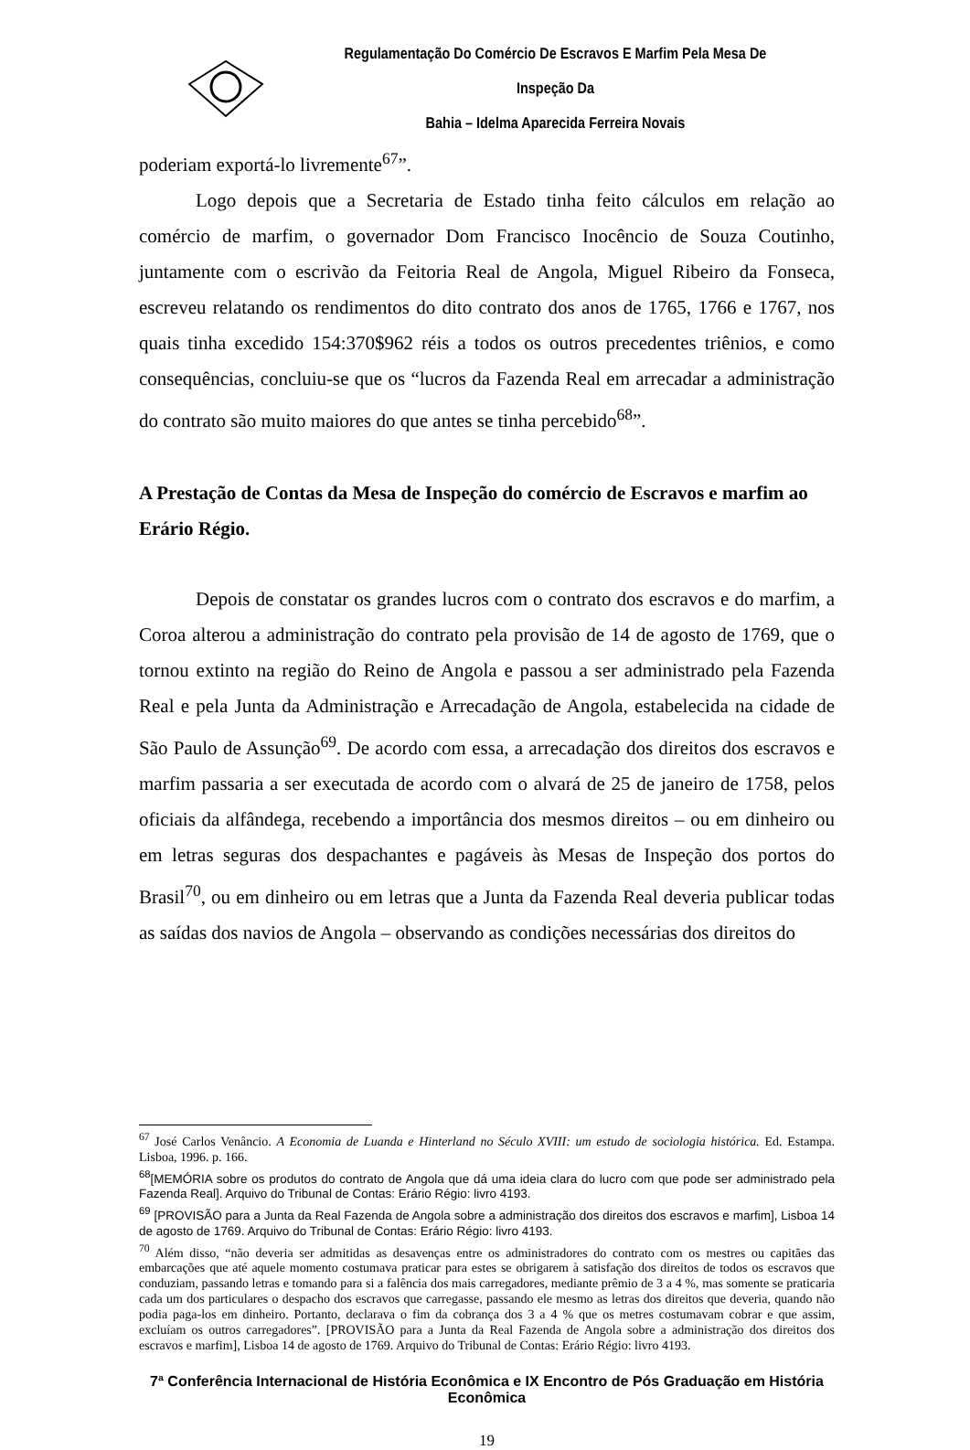Regulamentação Do Comércio De Escravos E Marfim Pela Mesa De Inspeção Da
Bahia – Idelma Aparecida Ferreira Novais
poderiam exportá-lo livremente<sup>67</sup>”.
Logo depois que a Secretaria de Estado tinha feito cálculos em relação ao comércio de marfim, o governador Dom Francisco Inocêncio de Souza Coutinho, juntamente com o escrivão da Feitoria Real de Angola, Miguel Ribeiro da Fonseca, escreveu relatando os rendimentos do dito contrato dos anos de 1765, 1766 e 1767, nos quais tinha excedido 154:370$962 réis a todos os outros precedentes triênios, e como consequências, concluiu-se que os “lucros da Fazenda Real em arrecadar a administração do contrato são muito maiores do que antes se tinha percebido<sup>68</sup>”.
A Prestação de Contas da Mesa de Inspeção do comércio de Escravos e marfim ao Erário Régio.
Depois de constatar os grandes lucros com o contrato dos escravos e do marfim, a Coroa alterou a administração do contrato pela provisão de 14 de agosto de 1769, que o tornou extinto na região do Reino de Angola e passou a ser administrado pela Fazenda Real e pela Junta da Administração e Arrecadação de Angola, estabelecida na cidade de São Paulo de Assunção<sup>69</sup>. De acordo com essa, a arrecadação dos direitos dos escravos e marfim passaria a ser executada de acordo com o alvará de 25 de janeiro de 1758, pelos oficiais da alfândega, recebendo a importância dos mesmos direitos – ou em dinheiro ou em letras seguras dos despachantes e pagáveis às Mesas de Inspeção dos portos do Brasil<sup>70</sup>, ou em dinheiro ou em letras que a Junta da Fazenda Real deveria publicar todas as saídas dos navios de Angola – observando as condições necessárias dos direitos do
<sup>67</sup> José Carlos Venâncio. A Economia de Luanda e Hinterland no Século XVIII: um estudo de sociologia histórica. Ed. Estampa. Lisboa, 1996. p. 166.
<sup>68</sup> [MEMÓRIA sobre os produtos do contrato de Angola que dá uma ideia clara do lucro com que pode ser administrado pela Fazenda Real]. Arquivo do Tribunal de Contas: Erário Régio: livro 4193.
<sup>69</sup> [PROVISÃO para a Junta da Real Fazenda de Angola sobre a administração dos direitos dos escravos e marfim], Lisboa 14 de agosto de 1769. Arquivo do Tribunal de Contas: Erário Régio: livro 4193.
<sup>70</sup> Além disso, “não deveria ser admitidas as desavenças entre os administradores do contrato com os mestres ou capitães das embarcações que até aquele momento costumava praticar para estes se obrigarem à satisfação dos direitos de todos os escravos que conduziam, passando letras e tomando para si a falência dos mais carregadores, mediante prêmio de 3 a 4 %, mas somente se praticaria cada um dos particulares o despacho dos escravos que carregasse, passando ele mesmo as letras dos direitos que deveria, quando não podia paga-los em dinheiro. Portanto, declarava o fim da cobrança dos 3 a 4 % que os metres costumavam cobrar e que assim, excluíam os outros carregadores”. [PROVISÃO para a Junta da Real Fazenda de Angola sobre a administração dos direitos dos escravos e marfim], Lisboa 14 de agosto de 1769. Arquivo do Tribunal de Contas: Erário Régio: livro 4193.
7ª Conferência Internacional de História Econômica e IX Encontro de Pós Graduação em História Econômica
19